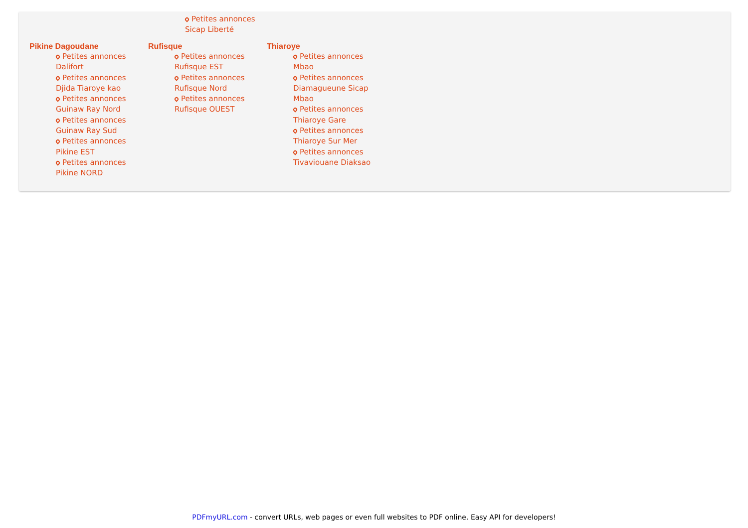Petites annonces
Sicap Liberté
Pikine Dagoudane
Petites annonces Dalifort
Petites annonces Djida Tiaroye kao
Petites annonces Guinaw Ray Nord
Petites annonces Guinaw Ray Sud
Petites annonces Pikine EST
Petites annonces Pikine NORD
Rufisque
Petites annonces Rufisque EST
Petites annonces Rufisque Nord
Petites annonces Rufisque OUEST
Thiaroye
Petites annonces Mbao
Petites annonces Diamagueune Sicap Mbao
Petites annonces Thiaroye Gare
Petites annonces Thiaroye Sur Mer
Petites annonces Tivaviouane Diaksao
PDFmyURL.com - convert URLs, web pages or even full websites to PDF online. Easy API for developers!